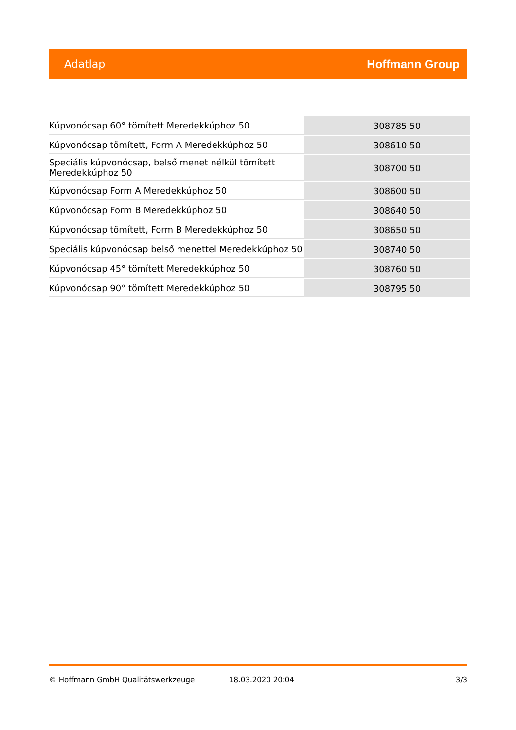Adatlap Hoffmann Group
| Kúpvonócsap 60° tömített Meredekkúphoz 50 | 308785 50 |
| Kúpvonócsap tömített, Form A Meredekkúphoz 50 | 308610 50 |
| Speciális kúpvonócsap, belső menet nélkül tömített Meredekkúphoz 50 | 308700 50 |
| Kúpvonócsap Form A Meredekkúphoz 50 | 308600 50 |
| Kúpvonócsap Form B Meredekkúphoz 50 | 308640 50 |
| Kúpvonócsap tömített, Form B Meredekkúphoz 50 | 308650 50 |
| Speciális kúpvonócsap belső menettel Meredekkúphoz 50 | 308740 50 |
| Kúpvonócsap 45° tömített Meredekkúphoz 50 | 308760 50 |
| Kúpvonócsap 90° tömített Meredekkúphoz 50 | 308795 50 |
© Hoffmann GmbH Qualitätswerkzeuge 18.03.2020 20:04 3/3